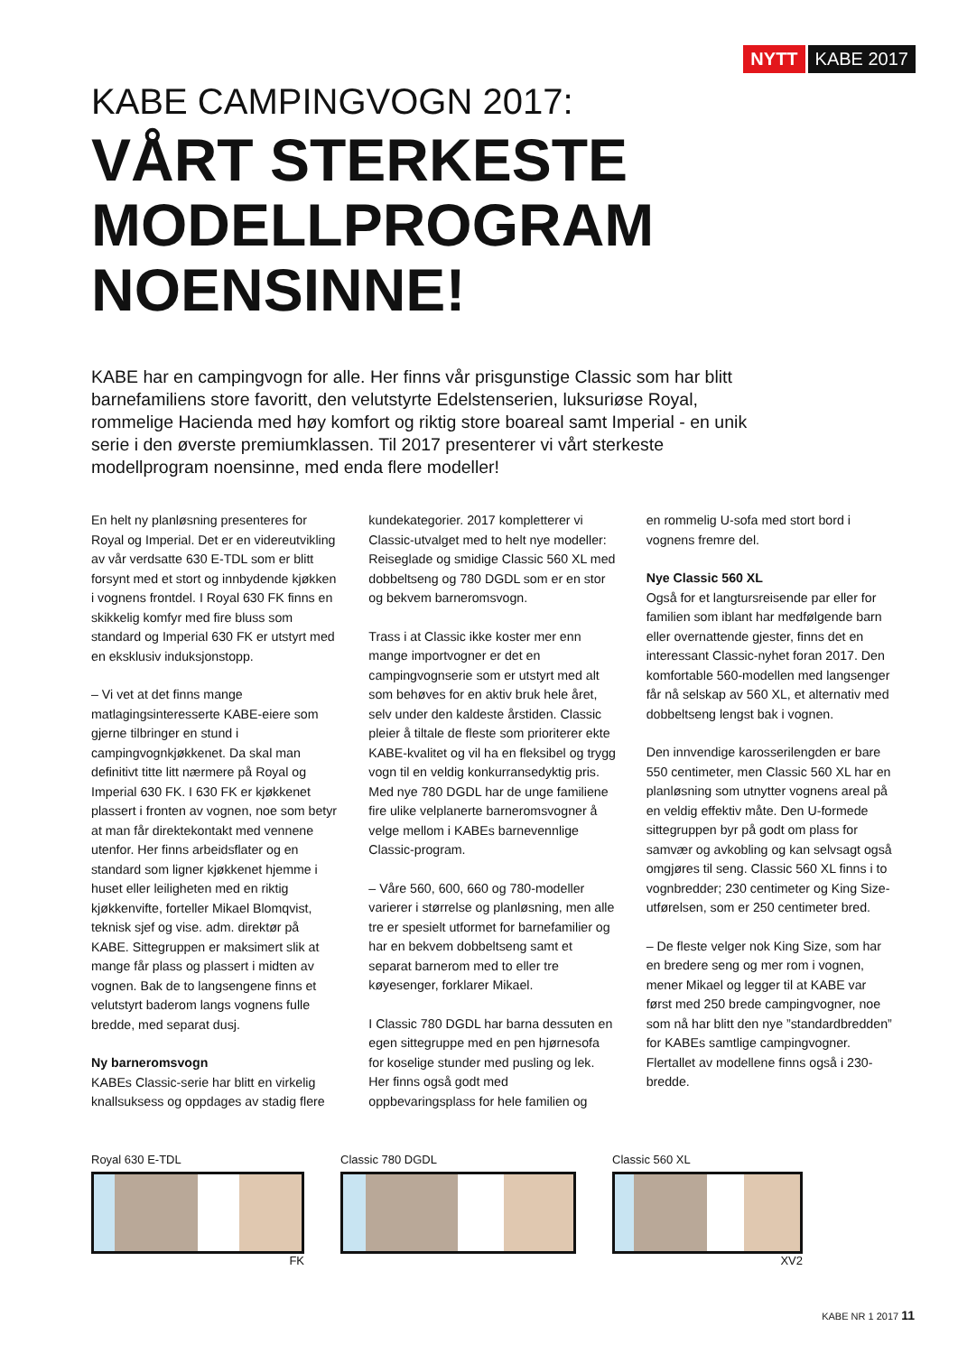NYTT KABE 2017
KABE CAMPINGVOGN 2017:
VÅRT STERKESTE
MODELLPROGRAM
NOENSINNE!
KABE har en campingvogn for alle. Her finns vår prisgunstige Classic som har blitt barnefamiliens store favoritt, den velutstyrte Edelstenserien, luksuriøse Royal, rommelige Hacienda med høy komfort og riktig store boareal samt Imperial - en unik serie i den øverste premiumklassen. Til 2017 presenterer vi vårt sterkeste modellprogram noensinne, med enda flere modeller!
En helt ny planløsning presenteres for Royal og Imperial. Det er en videreutvikling av vår verdsatte 630 E-TDL som er blitt forsynt med et stort og innbydende kjøkken i vognens frontdel. I Royal 630 FK finns en skikkelig komfyr med fire bluss som standard og Imperial 630 FK er utstyrt med en eksklusiv induksjonstopp.
– Vi vet at det finns mange matlagingsinteresserte KABE-eiere som gjerne tilbringer en stund i campingvognkjøkkenet. Da skal man definitivt titte litt nærmere på Royal og Imperial 630 FK. I 630 FK er kjøkkenet plassert i fronten av vognen, noe som betyr at man får direktekontakt med vennene utenfor. Her finns arbeidsflater og en standard som ligner kjøkkenet hjemme i huset eller leiligheten med en riktig kjøkkenvifte, forteller Mikael Blomqvist, teknisk sjef og vise. adm. direktør på KABE. Sittegruppen er maksimert slik at mange får plass og plassert i midten av vognen. Bak de to langsengene finns et velutstyrt baderom langs vognens fulle bredde, med separat dusj.
Ny barneromsvogn
KABEs Classic-serie har blitt en virkelig knallsuksess og oppdages av stadig flere
kundekategorier. 2017 kompletterer vi Classic-utvalget med to helt nye modeller: Reiseglade og smidige Classic 560 XL med dobbeltseng og 780 DGDL som er en stor og bekvem barneromsvogn.
Trass i at Classic ikke koster mer enn mange importvogner er det en campingvognserie som er utstyrt med alt som behøves for en aktiv bruk hele året, selv under den kaldeste årstiden. Classic pleier å tiltale de fleste som prioriterer ekte KABE-kvalitet og vil ha en fleksibel og trygg vogn til en veldig konkurransedyktig pris.
Med nye 780 DGDL har de unge familiene fire ulike velplanerte barneromsvogner å velge mellom i KABEs barnevennlige Classic-program.
– Våre 560, 600, 660 og 780-modeller varierer i størrelse og planløsning, men alle tre er spesielt utformet for barnefamilier og har en bekvem dobbeltseng samt et separat barnerom med to eller tre køyesenger, forklarer Mikael.
I Classic 780 DGDL har barna dessuten en egen sittegruppe med en pen hjørnesofa for koselige stunder med pusling og lek. Her finns også godt med oppbevaringsplass for hele familien og
en rommelig U-sofa med stort bord i vognens fremre del.
Nye Classic 560 XL
Også for et langtursreisende par eller for familien som iblant har medfølgende barn eller overnattende gjester, finns det en interessant Classic-nyhet foran 2017. Den komfortable 560-modellen med langsenger får nå selskap av 560 XL, et alternativ med dobbeltseng lengst bak i vognen.
Den innvendige karosserilengden er bare 550 centimeter, men Classic 560 XL har en planløsning som utnytter vognens areal på en veldig effektiv måte. Den U-formede sittegruppen byr på godt om plass for samvær og avkobling og kan selvsagt også omgjøres til seng. Classic 560 XL finns i to vognbredder; 230 centimeter og King Size-utførelsen, som er 250 centimeter bred.
– De fleste velger nok King Size, som har en bredere seng og mer rom i vognen, mener Mikael og legger til at KABE var først med 250 brede campingvogner, noe som nå har blitt den nye ”standardbredden” for KABEs samtlige campingvogner. Flertallet av modellene finns også i 230-bredde.
Royal 630 E-TDL
FK
Classic 780 DGDL Classic 560 XL
XV2
KABE NR 1 2017 11